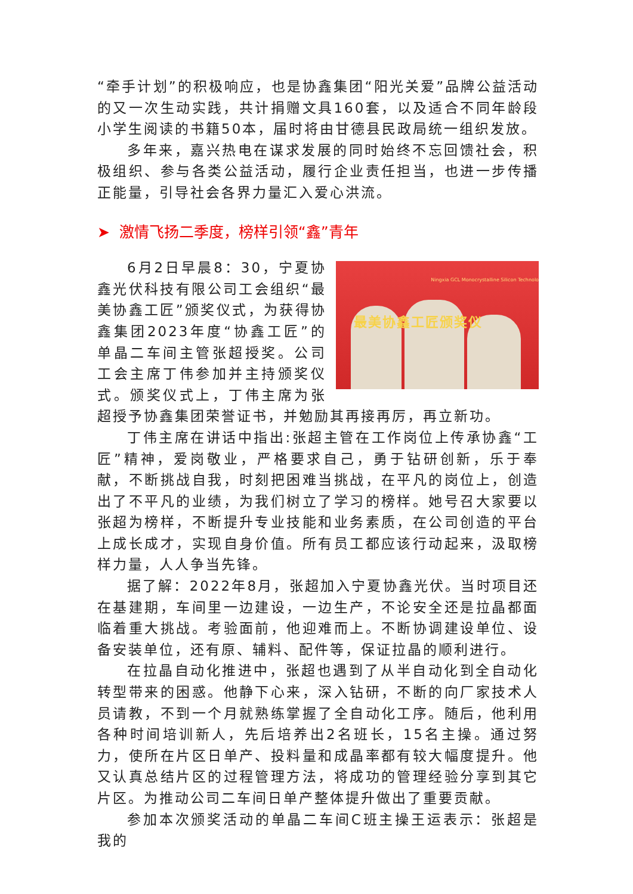“牵手计划”的积极响应，也是协鑫集团“阳光关爱”品牌公益活动的又一次生动实践，共计捐赠文具160套，以及适合不同年龄段小学生阅读的书籍50本，届时将由甘德县民政局统一组织发放。
多年来，嘉兴热电在谋求发展的同时始终不忘回馈社会，积极组织、参与各类公益活动，履行企业责任担当，也进一步传播正能量，引导社会各界力量汇入爱心洪流。
➤ 激情飞扬二季度，榜样引领“鑫”青年
Ningxia GCL Monocrystalline Silicon Technolo
最美协鑫工匠颁奖仪
6月2日早晨8：30，宁夏协鑫光伏科技有限公司工会组织“最美协鑫工匠”颁奖仪式，为获得协鑫集团2023年度“协鑫工匠”的单晶二车间主管张超授奖。公司工会主席丁伟参加并主持颁奖仪式。颁奖仪式上，丁伟主席为张超授予协鑫集团荣誉证书，并勉励其再接再厉，再立新功。
丁伟主席在讲话中指出:张超主管在工作岗位上传承协鑫“工匠”精神，爱岗敬业，严格要求自己，勇于钻研创新，乐于奉献，不断挑战自我，时刻把困难当挑战，在平凡的岗位上，创造出了不平凡的业绩，为我们树立了学习的榜样。她号召大家要以张超为榜样，不断提升专业技能和业务素质，在公司创造的平台上成长成才，实现自身价值。所有员工都应该行动起来，汲取榜样力量，人人争当先锋。
据了解：2022年8月，张超加入宁夏协鑫光伏。当时项目还在基建期，车间里一边建设，一边生产，不论安全还是拉晶都面临着重大挑战。考验面前，他迎难而上。不断协调建设单位、设备安装单位，还有原、辅料、配件等，保证拉晶的顺利进行。
在拉晶自动化推进中，张超也遇到了从半自动化到全自动化转型带来的困惑。他静下心来，深入钻研，不断的向厂家技术人员请教，不到一个月就熟练掌握了全自动化工序。随后，他利用各种时间培训新人，先后培养出2名班长，15名主操。通过努力，使所在片区日单产、投料量和成晶率都有较大幅度提升。他又认真总结片区的过程管理方法，将成功的管理经验分享到其它片区。为推动公司二车间日单产整体提升做出了重要贡献。
参加本次颁奖活动的单晶二车间C班主操王运表示：张超是我的